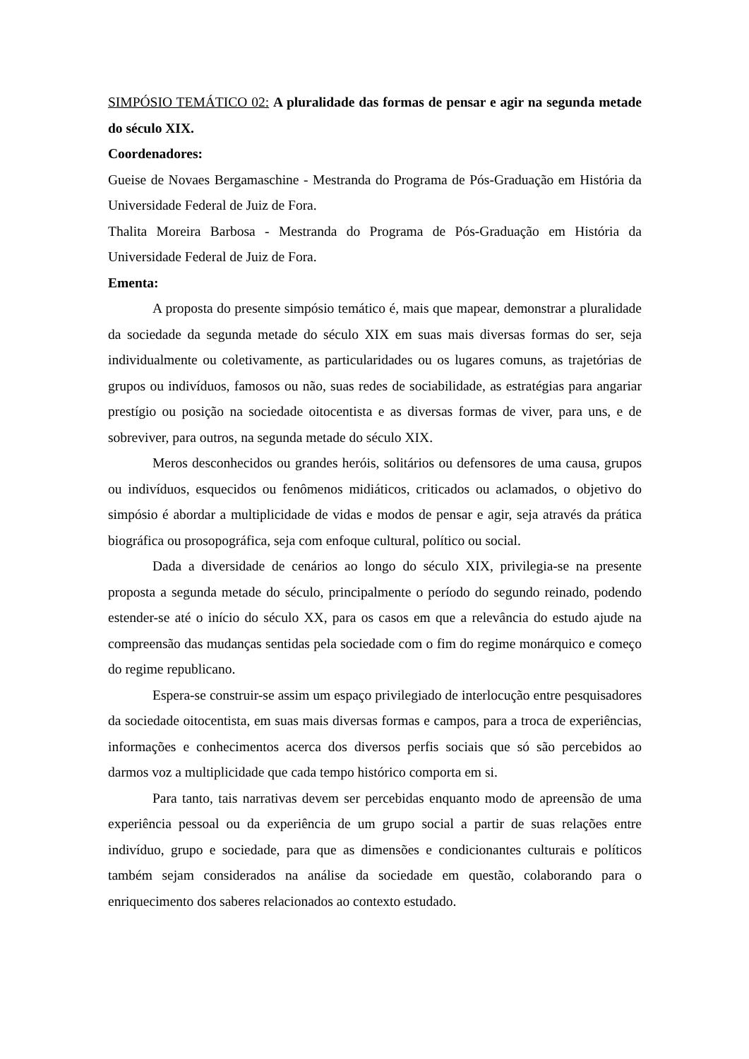SIMPÓSIO TEMÁTICO 02: A pluralidade das formas de pensar e agir na segunda metade do século XIX.
Coordenadores:
Gueise de Novaes Bergamaschine - Mestranda do Programa de Pós-Graduação em História da Universidade Federal de Juiz de Fora.
Thalita Moreira Barbosa - Mestranda do Programa de Pós-Graduação em História da Universidade Federal de Juiz de Fora.
Ementa:
A proposta do presente simpósio temático é, mais que mapear, demonstrar a pluralidade da sociedade da segunda metade do século XIX em suas mais diversas formas do ser, seja individualmente ou coletivamente, as particularidades ou os lugares comuns, as trajetórias de grupos ou indivíduos, famosos ou não, suas redes de sociabilidade, as estratégias para angariar prestígio ou posição na sociedade oitocentista e as diversas formas de viver, para uns, e de sobreviver, para outros, na segunda metade do século XIX.
Meros desconhecidos ou grandes heróis, solitários ou defensores de uma causa, grupos ou indivíduos, esquecidos ou fenômenos midiáticos, criticados ou aclamados, o objetivo do simpósio é abordar a multiplicidade de vidas e modos de pensar e agir, seja através da prática biográfica ou prosopográfica, seja com enfoque cultural, político ou social.
Dada a diversidade de cenários ao longo do século XIX, privilegia-se na presente proposta a segunda metade do século, principalmente o período do segundo reinado, podendo estender-se até o início do século XX, para os casos em que a relevância do estudo ajude na compreensão das mudanças sentidas pela sociedade com o fim do regime monárquico e começo do regime republicano.
Espera-se construir-se assim um espaço privilegiado de interlocução entre pesquisadores da sociedade oitocentista, em suas mais diversas formas e campos, para a troca de experiências, informações e conhecimentos acerca dos diversos perfis sociais que só são percebidos ao darmos voz a multiplicidade que cada tempo histórico comporta em si.
Para tanto, tais narrativas devem ser percebidas enquanto modo de apreensão de uma experiência pessoal ou da experiência de um grupo social a partir de suas relações entre indivíduo, grupo e sociedade, para que as dimensões e condicionantes culturais e políticos também sejam considerados na análise da sociedade em questão, colaborando para o enriquecimento dos saberes relacionados ao contexto estudado.